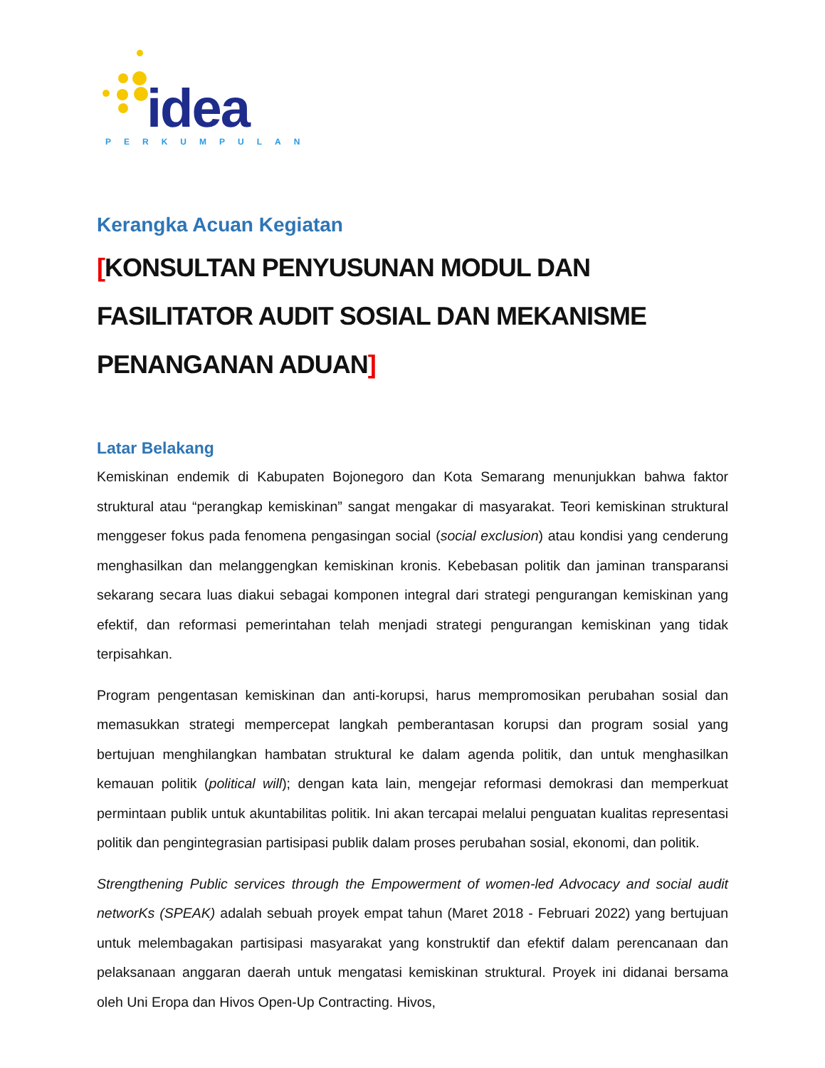idea
PERKUMPULAN
Kerangka Acuan Kegiatan
[KONSULTAN PENYUSUNAN MODUL DAN FASILITATOR AUDIT SOSIAL DAN MEKANISME PENANGANAN ADUAN]
Latar Belakang
Kemiskinan endemik di Kabupaten Bojonegoro dan Kota Semarang menunjukkan bahwa faktor struktural atau “perangkap kemiskinan” sangat mengakar di masyarakat. Teori kemiskinan struktural menggeser fokus pada fenomena pengasingan social (social exclusion) atau kondisi yang cenderung menghasilkan dan melanggengkan kemiskinan kronis. Kebebasan politik dan jaminan transparansi sekarang secara luas diakui sebagai komponen integral dari strategi pengurangan kemiskinan yang efektif, dan reformasi pemerintahan telah menjadi strategi pengurangan kemiskinan yang tidak terpisahkan.
Program pengentasan kemiskinan dan anti-korupsi, harus mempromosikan perubahan sosial dan memasukkan strategi mempercepat langkah pemberantasan korupsi dan program sosial yang bertujuan menghilangkan hambatan struktural ke dalam agenda politik, dan untuk menghasilkan kemauan politik (political will); dengan kata lain, mengejar reformasi demokrasi dan memperkuat permintaan publik untuk akuntabilitas politik. Ini akan tercapai melalui penguatan kualitas representasi politik dan pengintegrasian partisipasi publik dalam proses perubahan sosial, ekonomi, dan politik.
Strengthening Public services through the Empowerment of women-led Advocacy and social audit networKs (SPEAK) adalah sebuah proyek empat tahun (Maret 2018 - Februari 2022) yang bertujuan untuk melembagakan partisipasi masyarakat yang konstruktif dan efektif dalam perencanaan dan pelaksanaan anggaran daerah untuk mengatasi kemiskinan struktural. Proyek ini didanai bersama oleh Uni Eropa dan Hivos Open-Up Contracting. Hivos,